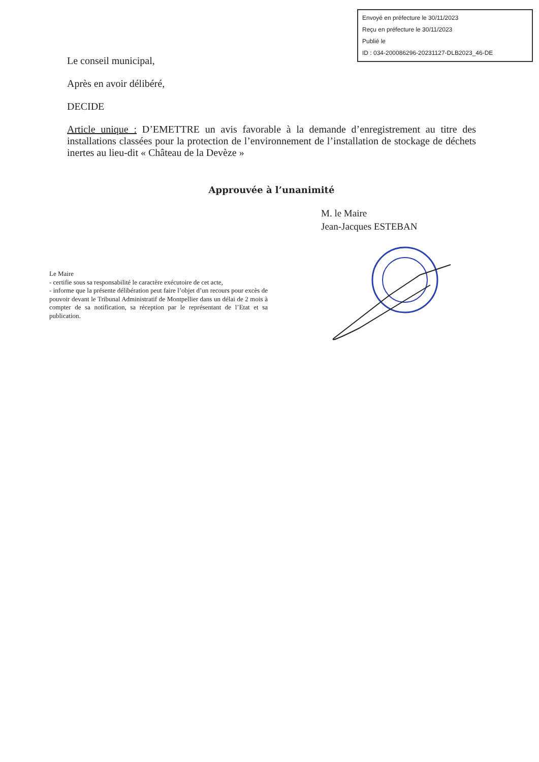Envoyé en préfecture le 30/11/2023
Reçu en préfecture le 30/11/2023
Publié le
ID : 034-200086296-20231127-DLB2023_46-DE
Le conseil municipal,
Après en avoir délibéré,
DECIDE
Article unique : D’EMETTRE un avis favorable à la demande d’enregistrement au titre des installations classées pour la protection de l’environnement de l’installation de stockage de déchets inertes au lieu-dit « Château de la Devèze »
Approuvée à l’unanimité
M. le Maire
Jean-Jacques ESTEBAN
Le Maire
- certifie sous sa responsabilité le caractère exécutoire de cet acte,
- informe que la présente délibération peut faire l’objet d’un recours pour excès de pouvoir devant le Tribunal Administratif de Montpellier dans un délai de 2 mois à compter de sa notification, sa réception par le représentant de l’Etat et sa publication.